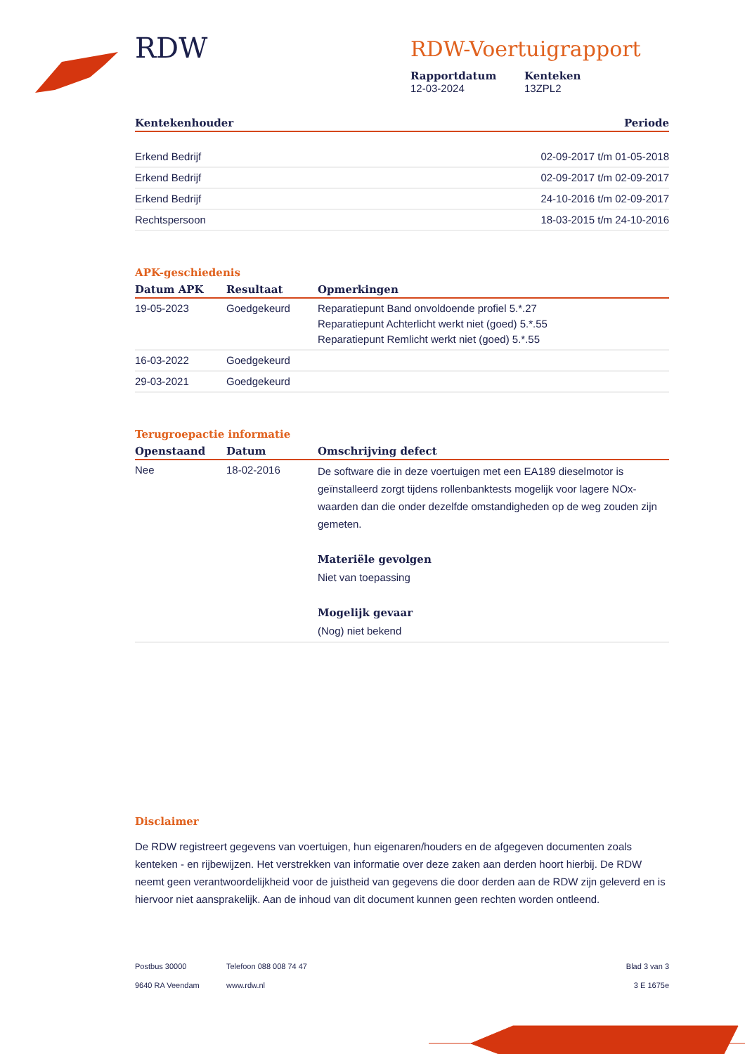RDW
RDW-Voertuigrapport
Rapportdatum
12-03-2024
Kenteken
13ZPL2
| Kentekenhouder | Periode |
| --- | --- |
| Erkend Bedrijf | 02-09-2017 t/m 01-05-2018 |
| Erkend Bedrijf | 02-09-2017 t/m 02-09-2017 |
| Erkend Bedrijf | 24-10-2016 t/m 02-09-2017 |
| Rechtspersoon | 18-03-2015 t/m 24-10-2016 |
APK-geschiedenis
| Datum APK | Resultaat | Opmerkingen |
| --- | --- | --- |
| 19-05-2023 | Goedgekeurd | Reparatiepunt Band onvoldoende profiel 5.*.27 Reparatiepunt Achterlicht werkt niet (goed) 5.*.55 Reparatiepunt Remlicht werkt niet (goed) 5.*.55 |
| 16-03-2022 | Goedgekeurd | |
| 29-03-2021 | Goedgekeurd | |
Terugroepactie informatie
| Openstaand | Datum | Omschrijving defect |
| --- | --- | --- |
| Nee | 18-02-2016 | De software die in deze voertuigen met een EA189 dieselmotor is geïnstalleerd zorgt tijdens rollenbanktests mogelijk voor lagere NOx-waarden dan die onder dezelfde omstandigheden op de weg zouden zijn gemeten. Materiële gevolgen Niet van toepassing Mogelijk gevaar (Nog) niet bekend |
Disclaimer
De RDW registreert gegevens van voertuigen, hun eigenaren/houders en de afgegeven documenten zoals kenteken - en rijbewijzen. Het verstrekken van informatie over deze zaken aan derden hoort hierbij. De RDW neemt geen verantwoordelijkheid voor de juistheid van gegevens die door derden aan de RDW zijn geleverd en is hiervoor niet aansprakelijk. Aan de inhoud van dit document kunnen geen rechten worden ontleend.
Postbus 30000
9640 RA Veendam
Telefoon 088 008 74 47
www.rdw.nl
Blad 3 van 3
3 E 1675e